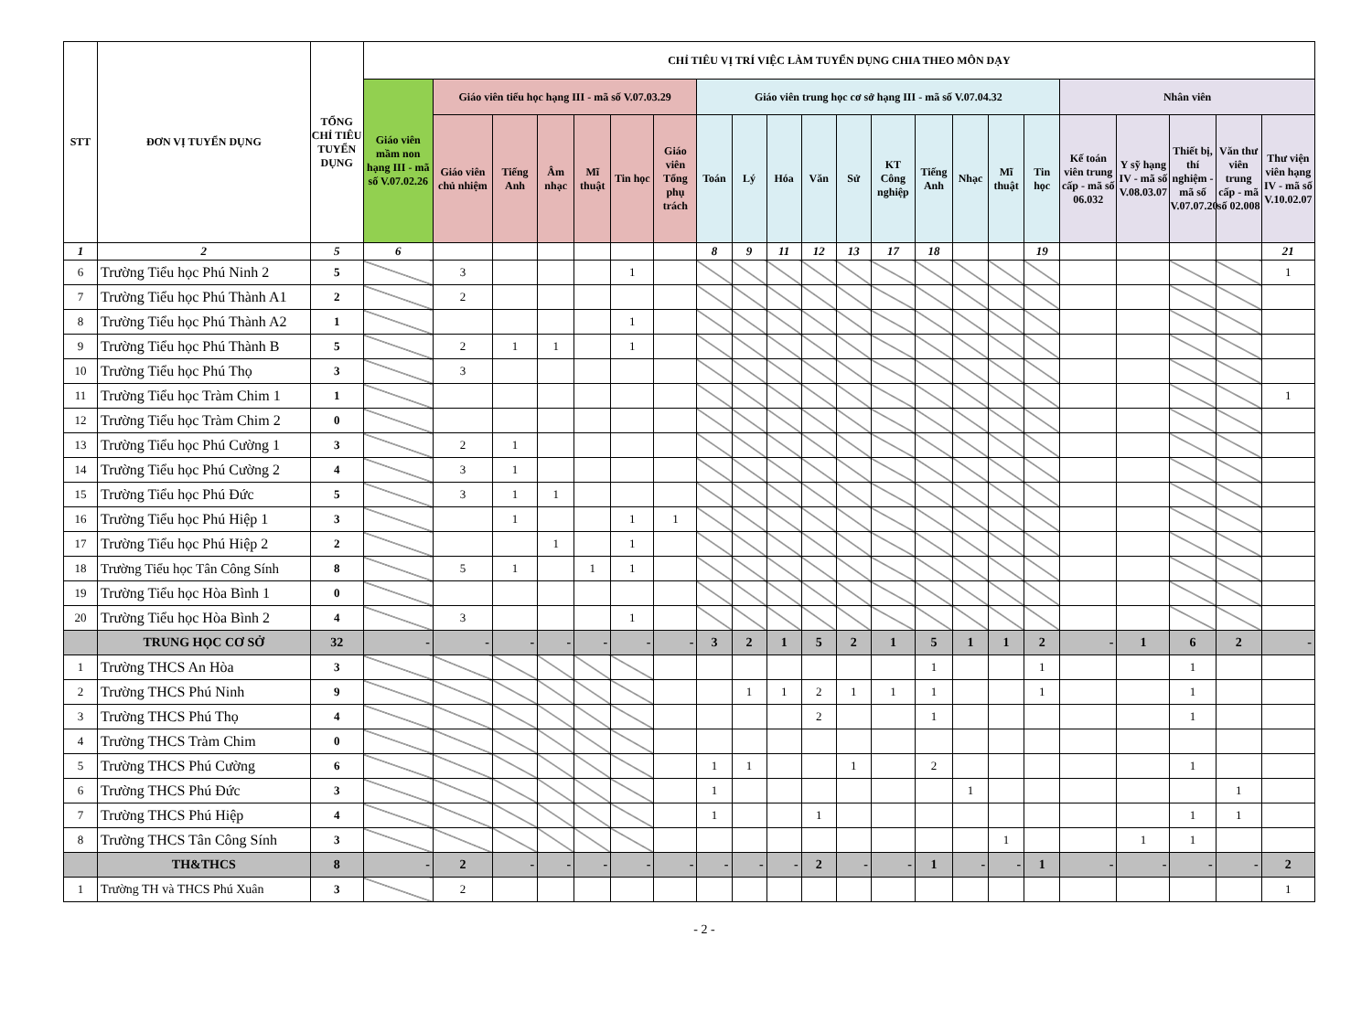| STT | ĐƠN VỊ TUYỂN DỤNG | TỔNG CHỈ TIÊU TUYỂN DỤNG | CHỈ TIÊU VỊ TRÍ VIỆC LÀM TUYỂN DỤNG CHIA THEO MÔN DẠY | | | | | | | | | | | | | | | | | | | | | |
| --- | --- | --- | --- | --- | --- | --- | --- | --- | --- | --- | --- | --- | --- | --- | --- | --- | --- | --- | --- | --- | --- | --- | --- | --- |
| | | | Giáo viên mầm non hạng III - mã số V.07.02.26 | Giáo viên tiểu học hạng III - mã số V.07.03.29 | | | | | | Giáo viên trung học cơ sở hạng III - mã số V.07.04.32 | | | | | | | | | | Nhân viên | | | | |
| | | | | Giáo viên chủ nhiệm | Tiếng Anh | Âm nhạc | Mĩ thuật | Tin học | Giáo viên Tổng phụ trách | Toán | Lý | Hóa | Văn | Sử | KT Công nghiệp | Tiếng Anh | Nhạc | Mĩ thuật | Tin học | Kế toán viên trung cấp - mã số 06.032 | Y sỹ hạng IV - mã số V.08.03.07 | Thiết bị, thí nghiệm - mã số V.07.07.20 | Văn thư viên trung cấp - mã số 02.008 | Thư viện viên hạng IV - mã số V.10.02.07 |
| 1 | 2 | 5 | 6 | | | | | | | 8 | 9 | 11 | 12 | 13 | 17 | 18 | | | 19 | | | | | 21 |
| 6 | Trường Tiểu học Phú Ninh 2 | 5 | | 3 | | | | 1 | | | | | | | | | | | | | | | | 1 |
| 7 | Trường Tiểu học Phú Thành A1 | 2 | | 2 | | | | | | | | | | | | | | | | | | | | |
| 8 | Trường Tiểu học Phú Thành A2 | 1 | | | | | | 1 | | | | | | | | | | | | | | | | |
| 9 | Trường Tiểu học Phú Thành B | 5 | | 2 | 1 | 1 | | 1 | | | | | | | | | | | | | | | | |
| 10 | Trường Tiểu học Phú Thọ | 3 | | 3 | | | | | | | | | | | | | | | | | | | | |
| 11 | Trường Tiểu học Tràm Chim 1 | 1 | | | | | | | | | | | | | | | | | | | | | | 1 |
| 12 | Trường Tiểu học Tràm Chim 2 | 0 | | | | | | | | | | | | | | | | | | | | | | |
| 13 | Trường Tiểu học Phú Cường 1 | 3 | | 2 | 1 | | | | | | | | | | | | | | | | | | | |
| 14 | Trường Tiểu học Phú Cường 2 | 4 | | 3 | 1 | | | | | | | | | | | | | | | | | | | |
| 15 | Trường Tiểu học Phú Đức | 5 | | 3 | 1 | 1 | | | | | | | | | | | | | | | | | | |
| 16 | Trường Tiểu học Phú Hiệp 1 | 3 | | | 1 | | | 1 | 1 | | | | | | | | | | | | | | | |
| 17 | Trường Tiểu học Phú Hiệp 2 | 2 | | | | 1 | | 1 | | | | | | | | | | | | | | | | |
| 18 | Trường Tiểu học Tân Công Sính | 8 | | 5 | 1 | | 1 | 1 | | | | | | | | | | | | | | | | |
| 19 | Trường Tiểu học Hòa Bình 1 | 0 | | | | | | | | | | | | | | | | | | | | | | |
| 20 | Trường Tiểu học Hòa Bình 2 | 4 | | 3 | | | | 1 | | | | | | | | | | | | | | | | |
| | TRUNG HỌC CƠ SỞ | 32 | - | - | - | - | - | - | - | 3 | 2 | 1 | 5 | 2 | 1 | 5 | 1 | 1 | 2 | - | 1 | 6 | 2 | - |
| 1 | Trường THCS An Hòa | 3 | | | | | | | | | | | | | | 1 | | | 1 | | | 1 | | |
| 2 | Trường THCS Phú Ninh | 9 | | | | | | | | | 1 | 1 | 2 | 1 | 1 | 1 | | | 1 | | | 1 | | |
| 3 | Trường THCS Phú Thọ | 4 | | | | | | | | | | | 2 | | | 1 | | | | | | 1 | | |
| 4 | Trường THCS Tràm Chim | 0 | | | | | | | | | | | | | | | | | | | | | | |
| 5 | Trường THCS Phú Cường | 6 | | | | | | | | 1 | 1 | | | 1 | | 2 | | | | | | 1 | | |
| 6 | Trường THCS Phú Đức | 3 | | | | | | | | 1 | | | | | | | 1 | | | | | | 1 | |
| 7 | Trường THCS Phú Hiệp | 4 | | | | | | | | 1 | | | 1 | | | | | | | | | 1 | 1 | |
| 8 | Trường THCS Tân Công Sính | 3 | | | | | | | | | | | | | | | | 1 | | | 1 | 1 | | |
| | TH&THCS | 8 | - | 2 | - | - | - | - | - | - | - | - | 2 | - | - | 1 | - | - | 1 | - | - | - | - | 2 |
| 1 | Trường TH và THCS Phú Xuân | 3 | | 2 | | | | | | | | | | | | | | | | | | | | 1 |
- 2 -